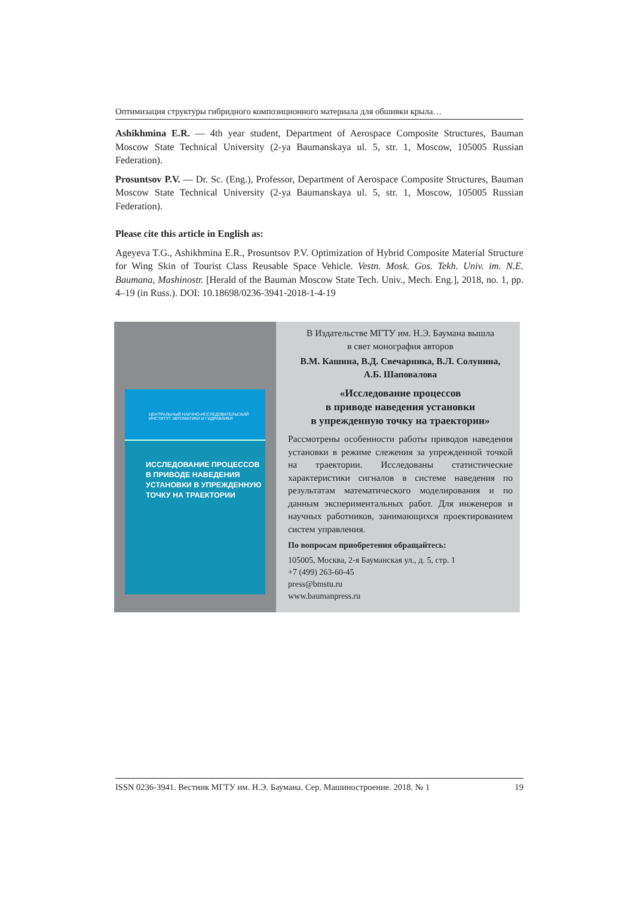Оптимизация структуры гибридного композиционного материала для обшивки крыла…
Ashikhmina E.R. — 4th year student, Department of Aerospace Composite Structures, Bauman Moscow State Technical University (2-ya Baumanskaya ul. 5, str. 1, Moscow, 105005 Russian Federation).
Prosuntsov P.V. — Dr. Sc. (Eng.), Professor, Department of Aerospace Composite Structures, Bauman Moscow State Technical University (2-ya Baumanskaya ul. 5, str. 1, Moscow, 105005 Russian Federation).
Please cite this article in English as:
Ageyeva T.G., Ashikhmina E.R., Prosuntsov P.V. Optimization of Hybrid Composite Material Structure for Wing Skin of Tourist Class Reusable Space Vehicle. Vestn. Mosk. Gos. Tekh. Univ. im. N.E. Baumana, Mashinostr. [Herald of the Bauman Moscow State Tech. Univ., Mech. Eng.], 2018, no. 1, pp. 4–19 (in Russ.). DOI: 10.18698/0236-3941-2018-1-4-19
ЦЕНТРАЛЬНЫЙ НАУЧНО-ИССЛЕДОВАТЕЛЬСКИЙ ИНСТИТУТ АВТОМАТИКИ И ГИДРАВЛИКИ
ИССЛЕДОВАНИЕ ПРОЦЕССОВ
В ПРИВОДЕ НАВЕДЕНИЯ
УСТАНОВКИ В УПРЕЖДЕННУЮ
ТОЧКУ НА ТРАЕКТОРИИ
В Издательстве МГТУ им. Н.Э. Баумана вышла
в свет монография авторов
В.М. Кашина, В.Д. Свечарника, В.Л. Солунина,
А.Б. Шаповалова
«Исследование процессов
в приводе наведения установки
в упрежденную точку на траектории»
Рассмотрены особенности работы приводов наведения установки в режиме слежения за упрежденной точкой на траектории. Исследованы статистические характеристики сигналов в системе наведения по результатам математического моделирования и по данным экспериментальных работ. Для инженеров и научных работников, занимающихся проектированием систем управления.
По вопросам приобретения обращайтесь:
105005, Москва, 2-я Бауманская ул., д. 5, стр. 1
+7 (499) 263-60-45
press@bmstu.ru
www.baumanpress.ru
ISSN 0236-3941. Вестник МГТУ им. Н.Э. Баумана. Сер. Машиностроение. 2018. № 1 19